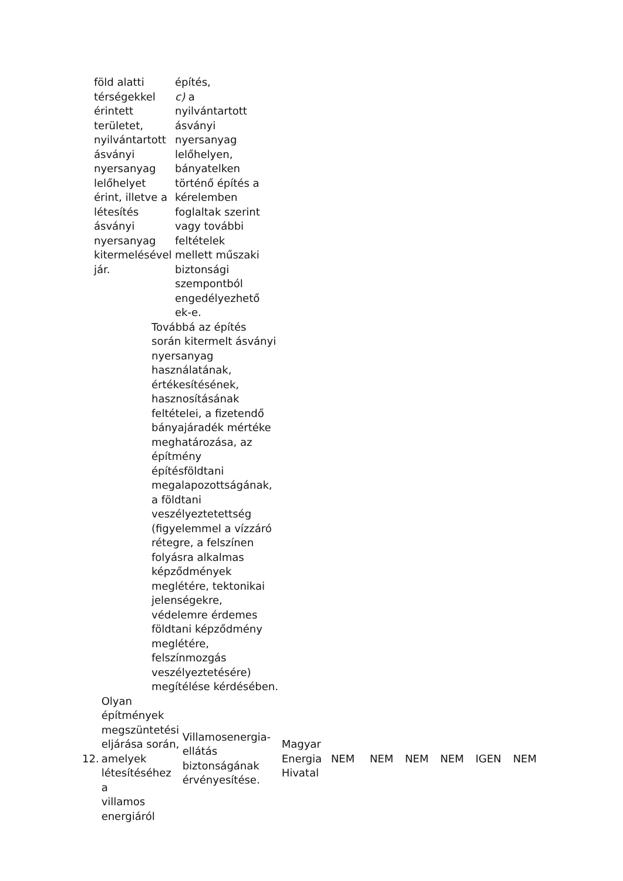| föld alatti térségekkel érintett területet, nyilvántartott ásványi nyersanyag lelőhelyet érint, illetve a létesítés ásványi nyersanyag kitermelésével jár. | építés, c) a nyilvántartott ásványi nyersanyag lelőhelyen, bányatelken történő építés a kérelemben foglaltak szerint vagy további feltételek mellett műszaki biztonsági szempontból engedélyezhető ek-e. |
Továbbá az építés
során kitermelt ásványi
nyersanyag
használatának,
értékesítésének,
hasznosításának
feltételei, a fizetendő
bányajáradék mértéke
meghatározása, az
építmény
építésföldtani
megalapozottságának,
a földtani
veszélyeztetettség
(figyelemmel a vízzáró
rétegre, a felszínen
folyásra alkalmas
képződmények
meglétére, tektonikai
jelenségekre,
védelemre érdemes
földtani képződmény
meglétére,
felszínmozgás
veszélyeztetésére)
megítélése kérdésében.
| 12. | Olyan építmények megszüntetési eljárása során, amelyek létesítéséhez a villamos energiáról | Villamosenergia- ellátás biztonságának érvényesítése. | Magyar Energia Hivatal | NEM | NEM | NEM | NEM | IGEN | NEM |